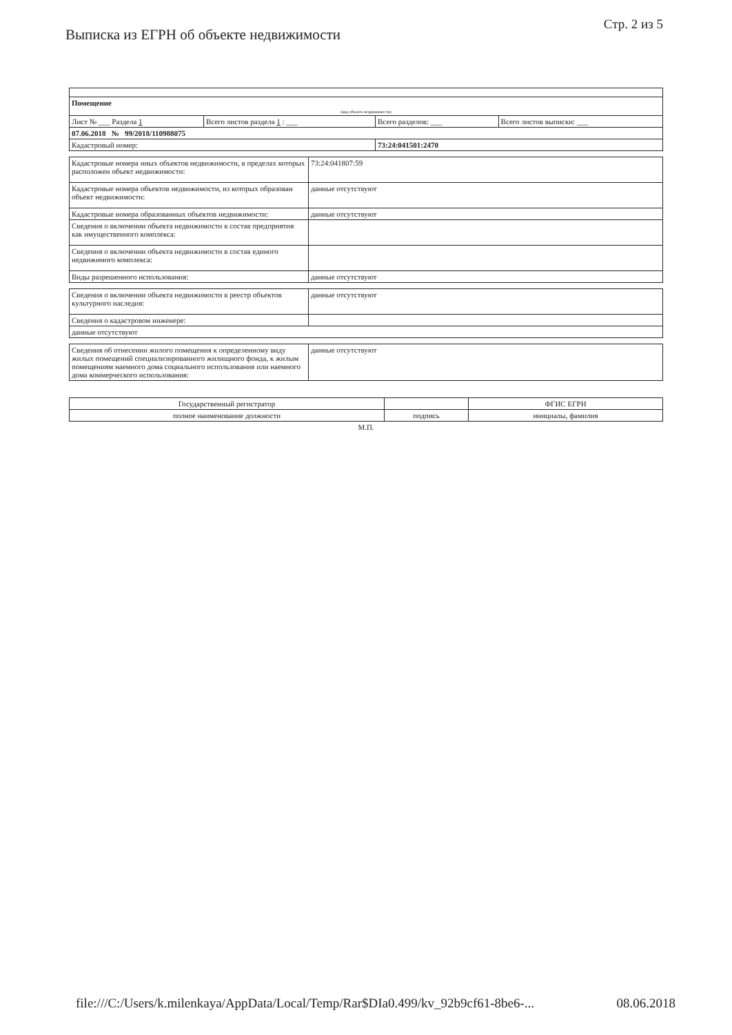Выписка из ЕГРН об объекте недвижимости
Стр. 2 из 5
| Помещение | | | |
| (вид объекта недвижимости) | | | |
| Лист № ___ Раздела 1 | Всего листов раздела 1 : ___ | Всего разделов: ___ | Всего листов выписки: ___ |
| 07.06.2018 № 99/2018/110988075 | | | |
| Кадастровый номер: | | 73:24:041501:2470 | |
| Кадастровые номера иных объектов недвижимости, в пределах которых расположен объект недвижимости: | 73:24:041807:59 |
| Кадастровые номера объектов недвижимости, из которых образован объект недвижимости: | данные отсутствуют |
| Кадастровые номера образованных объектов недвижимости: | данные отсутствуют |
| Сведения о включении объекта недвижимости в состав предприятия как имущественного комплекса: | |
| Сведения о включении объекта недвижимости в состав единого недвижимого комплекса: | |
| Виды разрешенного использования: | данные отсутствуют |
| Сведения о включении объекта недвижимости в реестр объектов культурного наследия: | данные отсутствуют |
| Сведения о кадастровом инженере: | |
| данные отсутствуют | |
| Сведения об отнесении жилого помещения к определенному виду жилых помещений специализированного жилищного фонда, к жилым помещениям наемного дома социального использования или наемного дома коммерческого использования: | данные отсутствуют |
| Государственный регистратор | | ФГИС ЕГРН |
| полное наименование должности | подпись | инициалы, фамилия |
М.П.
file:///C:/Users/k.milenkaya/AppData/Local/Temp/Rar$DIa0.499/kv_92b9cf61-8be6-... 08.06.2018